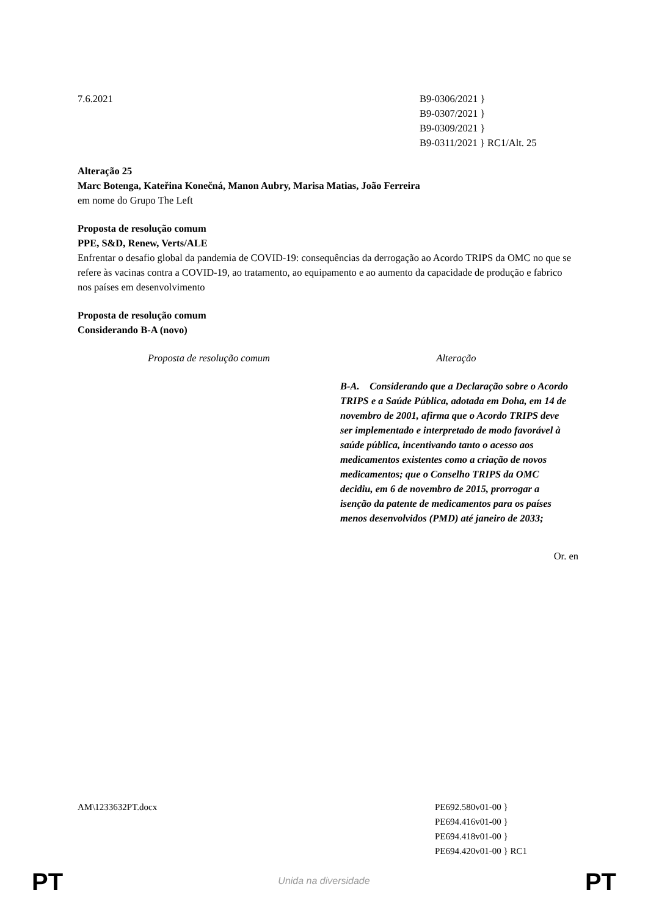7.6.2021 B9-0306/2021 }
B9-0307/2021 }
B9-0309/2021 }
B9-0311/2021 } RC1/Alt. 25
Alteração 25
Marc Botenga, Kateřina Konečná, Manon Aubry, Marisa Matias, João Ferreira
em nome do Grupo The Left
Proposta de resolução comum
PPE, S&D, Renew, Verts/ALE
Enfrentar o desafio global da pandemia de COVID-19: consequências da derrogação ao Acordo TRIPS da OMC no que se refere às vacinas contra a COVID-19, ao tratamento, ao equipamento e ao aumento da capacidade de produção e fabrico nos países em desenvolvimento
Proposta de resolução comum
Considerando B-A (novo)
| Proposta de resolução comum | Alteração |
| --- | --- |
| | B-A. Considerando que a Declaração sobre o Acordo TRIPS e a Saúde Pública, adotada em Doha, em 14 de novembro de 2001, afirma que o Acordo TRIPS deve ser implementado e interpretado de modo favorável à saúde pública, incentivando tanto o acesso aos medicamentos existentes como a criação de novos medicamentos; que o Conselho TRIPS da OMC decidiu, em 6 de novembro de 2015, prorrogar a isenção da patente de medicamentos para os países menos desenvolvidos (PMD) até janeiro de 2033; |
Or. en
AM\1233632PT.docx PE692.580v01-00 }
PE694.416v01-00 }
PE694.418v01-00 }
PE694.420v01-00 } RC1
PT
Unida na diversidade PT